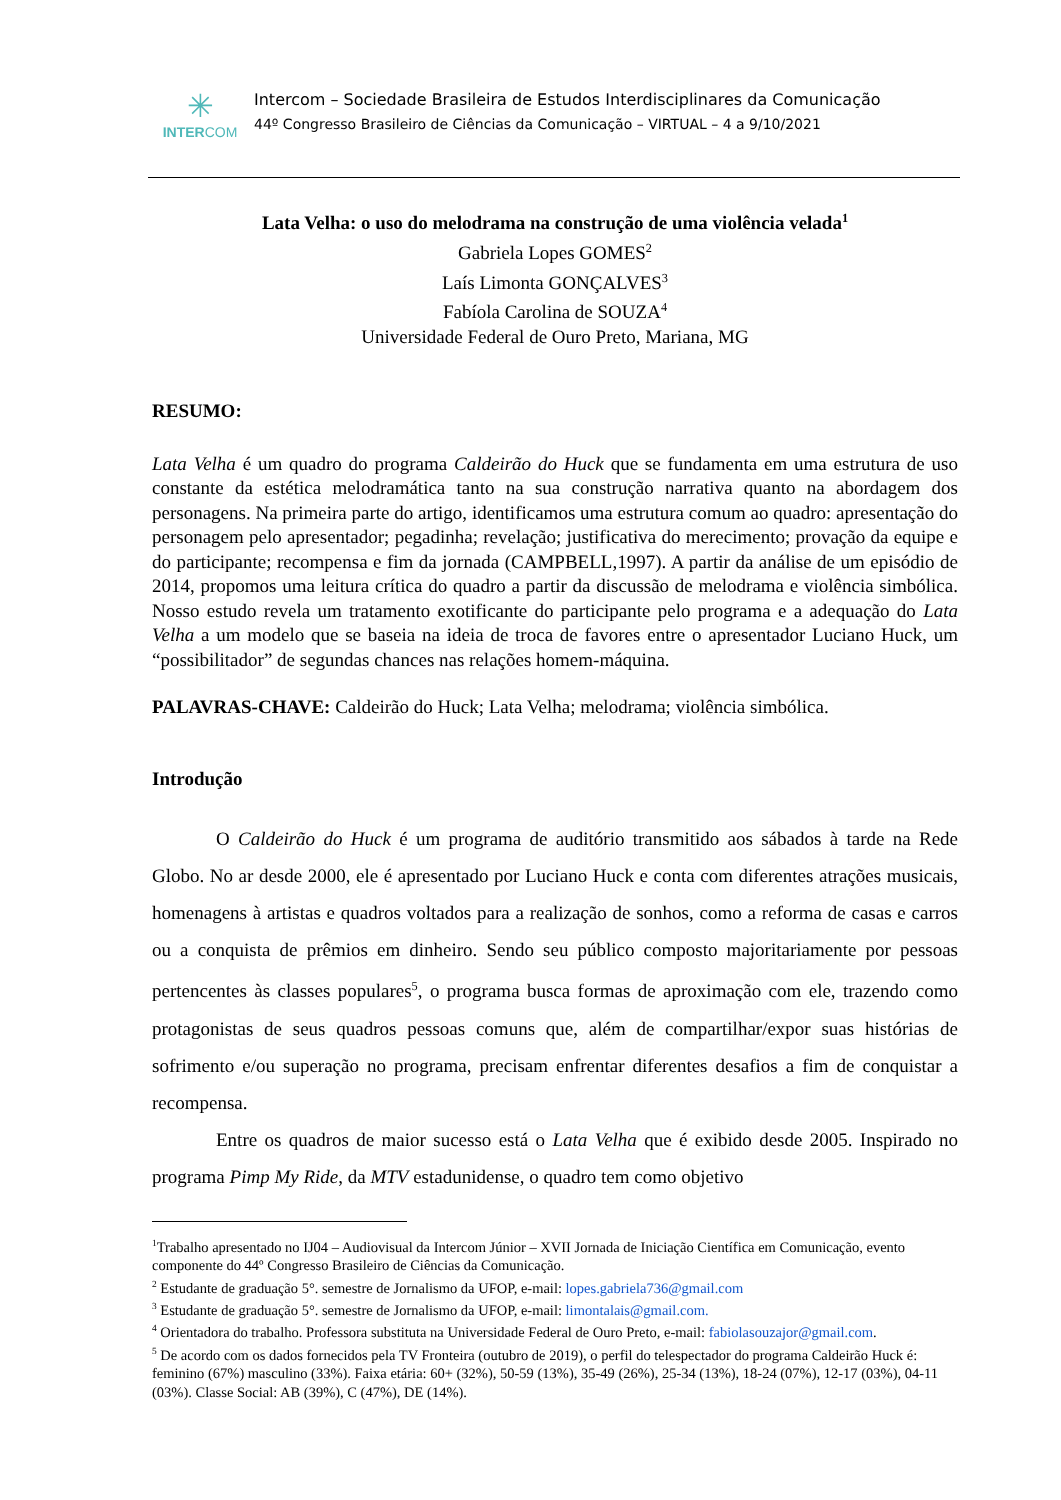✳
INTERCOM
Intercom – Sociedade Brasileira de Estudos Interdisciplinares da Comunicação
44º Congresso Brasileiro de Ciências da Comunicação – VIRTUAL – 4 a 9/10/2021
Lata Velha: o uso do melodrama na construção de uma violência velada<sup>1</sup>
Gabriela Lopes GOMES<sup>2</sup>
Laís Limonta GONÇALVES<sup>3</sup>
Fabíola Carolina de SOUZA<sup>4</sup>
Universidade Federal de Ouro Preto, Mariana, MG
RESUMO:
Lata Velha é um quadro do programa Caldeirão do Huck que se fundamenta em uma estrutura de uso constante da estética melodramática tanto na sua construção narrativa quanto na abordagem dos personagens. Na primeira parte do artigo, identificamos uma estrutura comum ao quadro: apresentação do personagem pelo apresentador; pegadinha; revelação; justificativa do merecimento; provação da equipe e do participante; recompensa e fim da jornada (CAMPBELL,1997). A partir da análise de um episódio de 2014, propomos uma leitura crítica do quadro a partir da discussão de melodrama e violência simbólica. Nosso estudo revela um tratamento exotificante do participante pelo programa e a adequação do Lata Velha a um modelo que se baseia na ideia de troca de favores entre o apresentador Luciano Huck, um “possibilitador” de segundas chances nas relações homem-máquina.
PALAVRAS-CHAVE: Caldeirão do Huck; Lata Velha; melodrama; violência simbólica.
Introdução
O Caldeirão do Huck é um programa de auditório transmitido aos sábados à tarde na Rede Globo. No ar desde 2000, ele é apresentado por Luciano Huck e conta com diferentes atrações musicais, homenagens à artistas e quadros voltados para a realização de sonhos, como a reforma de casas e carros ou a conquista de prêmios em dinheiro. Sendo seu público composto majoritariamente por pessoas pertencentes às classes populares<sup>5</sup>, o programa busca formas de aproximação com ele, trazendo como protagonistas de seus quadros pessoas comuns que, além de compartilhar/expor suas histórias de sofrimento e/ou superação no programa, precisam enfrentar diferentes desafios a fim de conquistar a recompensa.
Entre os quadros de maior sucesso está o Lata Velha que é exibido desde 2005. Inspirado no programa Pimp My Ride, da MTV estadunidense, o quadro tem como objetivo
<sup>1</sup> Trabalho apresentado no IJ04 – Audiovisual da Intercom Júnior – XVII Jornada de Iniciação Científica em Comunicação, evento componente do 44º Congresso Brasileiro de Ciências da Comunicação.
<sup>2</sup> Estudante de graduação 5°. semestre de Jornalismo da UFOP, e-mail: lopes.gabriela736@gmail.com
<sup>3</sup> Estudante de graduação 5°. semestre de Jornalismo da UFOP, e-mail: limontalais@gmail.com.
<sup>4</sup> Orientadora do trabalho. Professora substituta na Universidade Federal de Ouro Preto, e-mail: fabiolasouzajor@gmail.com.
<sup>5</sup> De acordo com os dados fornecidos pela TV Fronteira (outubro de 2019), o perfil do telespectador do programa Caldeirão Huck é: feminino (67%) masculino (33%). Faixa etária: 60+ (32%), 50-59 (13%), 35-49 (26%), 25-34 (13%), 18-24 (07%), 12-17 (03%), 04-11 (03%). Classe Social: AB (39%), C (47%), DE (14%).